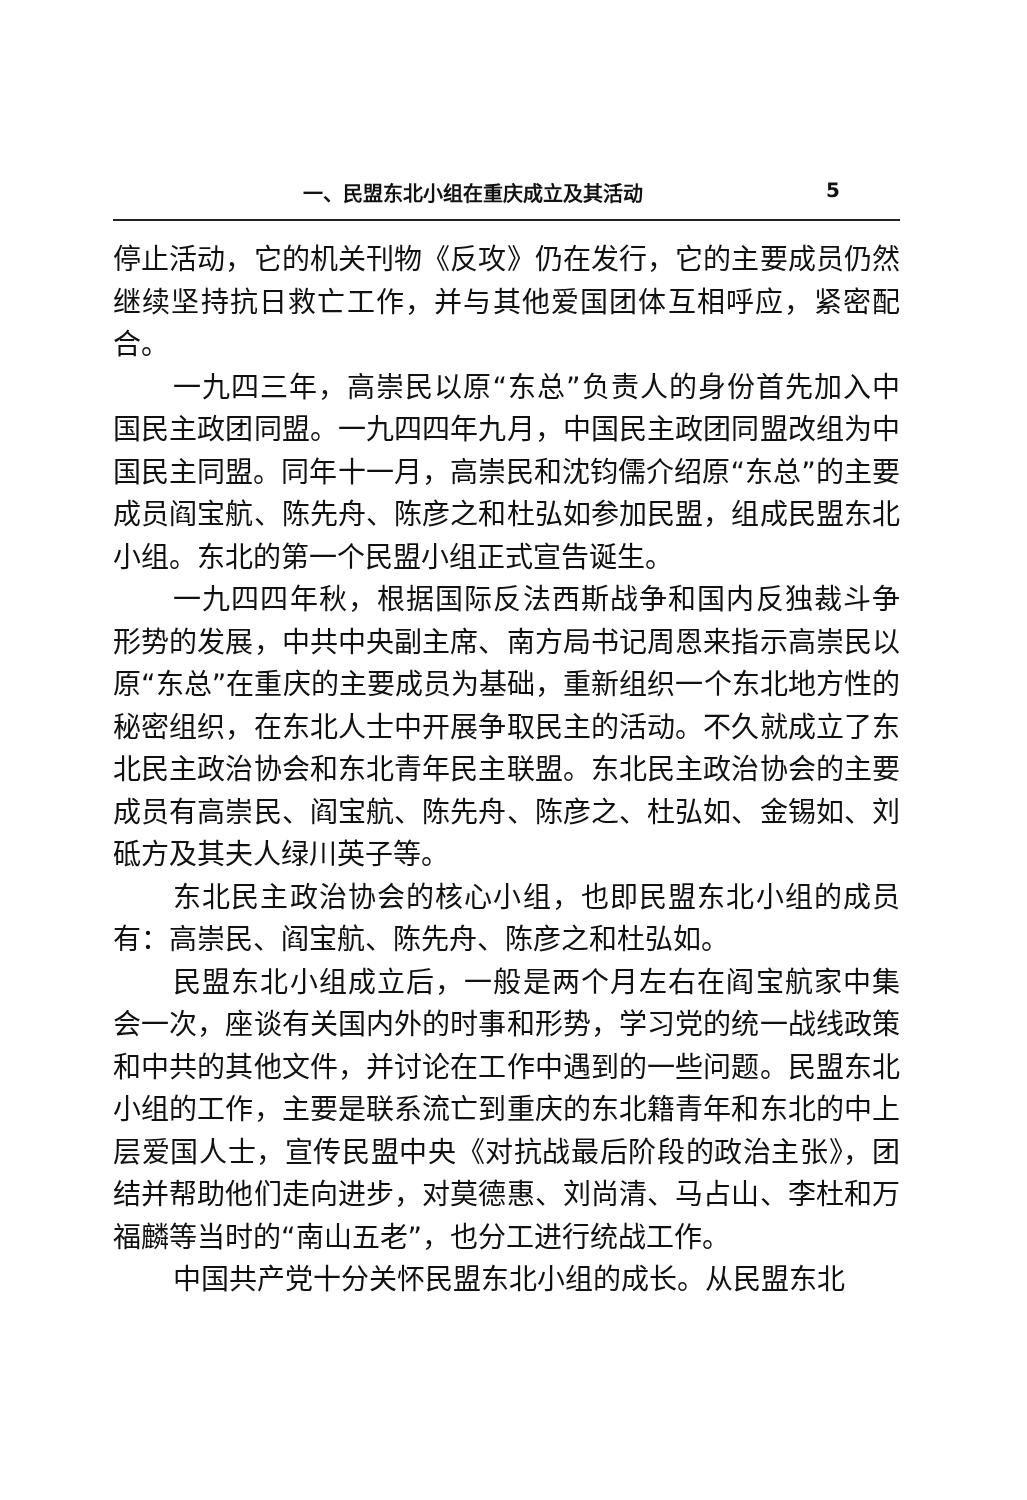一、民盟东北小组在重庆成立及其活动 5
停止活动，它的机关刊物《反攻》仍在发行，它的主要成员仍然继续坚持抗日救亡工作，并与其他爱国团体互相呼应，紧密配合。
一九四三年，高崇民以原“东总”负责人的身份首先加入中国民主政团同盟。一九四四年九月，中国民主政团同盟改组为中国民主同盟。同年十一月，高崇民和沈钧儒介绍原“东总”的主要成员阎宝航、陈先舟、陈彦之和杜弘如参加民盟，组成民盟东北小组。东北的第一个民盟小组正式宣告诞生。
一九四四年秋，根据国际反法西斯战争和国内反独裁斗争形势的发展，中共中央副主席、南方局书记周恩来指示高崇民以原“东总”在重庆的主要成员为基础，重新组织一个东北地方性的秘密组织，在东北人士中开展争取民主的活动。不久就成立了东北民主政治协会和东北青年民主联盟。东北民主政治协会的主要成员有高崇民、阎宝航、陈先舟、陈彦之、杜弘如、金锡如、刘砥方及其夫人绿川英子等。
东北民主政治协会的核心小组，也即民盟东北小组的成员有：高崇民、阎宝航、陈先舟、陈彦之和杜弘如。
民盟东北小组成立后，一般是两个月左右在阎宝航家中集会一次，座谈有关国内外的时事和形势，学习党的统一战线政策和中共的其他文件，并讨论在工作中遇到的一些问题。民盟东北小组的工作，主要是联系流亡到重庆的东北籍青年和东北的中上层爱国人士，宣传民盟中央《对抗战最后阶段的政治主张》，团结并帮助他们走向进步，对莫德惠、刘尚清、马占山、李杜和万福麟等当时的“南山五老”，也分工进行统战工作。
中国共产党十分关怀民盟东北小组的成长。从民盟东北